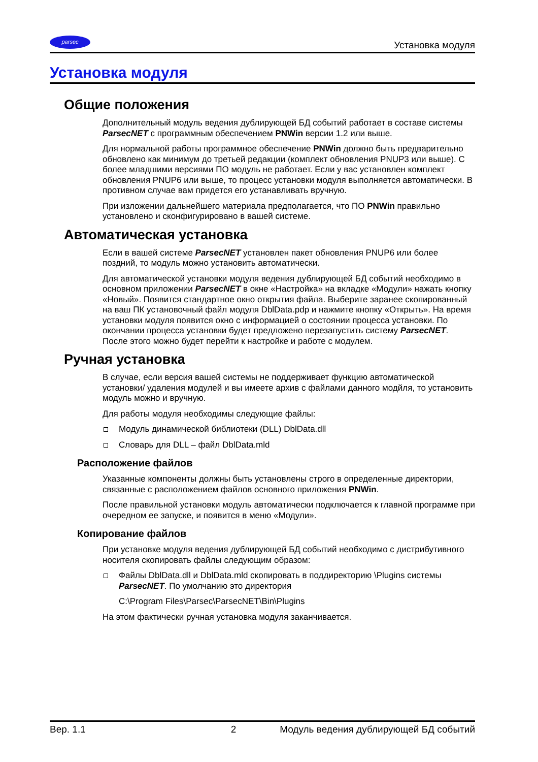parsec
Установка модуля
Установка модуля
Общие положения
Дополнительный модуль ведения дублирующей БД событий работает в составе системы ParsecNET с программным обеспечением PNWin версии 1.2 или выше.
Для нормальной работы программное обеспечение PNWin должно быть предварительно обновлено как минимум до третьей редакции (комплект обновления PNUP3 или выше). С более младшими версиями ПО модуль не работает. Если у вас установлен комплект обновления PNUP6 или выше, то процесс установки модуля выполняется автоматически. В противном случае вам придется его устанавливать вручную.
При изложении дальнейшего материала предполагается, что ПО PNWin правильно установлено и сконфигурировано в вашей системе.
Автоматическая установка
Если в вашей системе ParsecNET установлен пакет обновления PNUP6 или более поздний, то модуль можно установить автоматически.
Для автоматической установки модуля ведения дублирующей БД событий необходимо в основном приложении ParsecNET в окне «Настройка» на вкладке «Модули» нажать кнопку «Новый». Появится стандартное окно открытия файла. Выберите заранее скопированный на ваш ПК установочный файл модуля DblData.pdp и нажмите кнопку «Открыть». На время установки модуля появится окно с информацией о состоянии процесса установки. По окончании процесса установки будет предложено перезапустить систему ParsecNET. После этого можно будет перейти к настройке и работе с модулем.
Ручная установка
В случае, если версия вашей системы не поддерживает функцию автоматической установки/ удаления модулей и вы имеете архив с файлами данного модйля, то установить модуль можно и вручную.
Для работы модуля необходимы следующие файлы:
Модуль динамической библиотеки (DLL) DblData.dll
Словарь для DLL – файл DblData.mld
Расположение файлов
Указанные компоненты должны быть установлены строго в определенные директории, связанные с расположением файлов основного приложения PNWin.
После правильной установки модуль автоматически подключается к главной программе при очередном ее запуске, и появится в меню «Модули».
Копирование файлов
При установке модуля ведения дублирующей БД событий необходимо с дистрибутивного носителя скопировать файлы следующим образом:
Файлы DblData.dll и DblData.mld скопировать в поддиректорию \Plugins системы ParsecNET. По умолчанию это директория
C:\Program Files\Parsec\ParsecNET\Bin\Plugins
На этом фактически ручная установка модуля заканчивается.
Вер. 1.1 2 Модуль ведения дублирующей БД событий